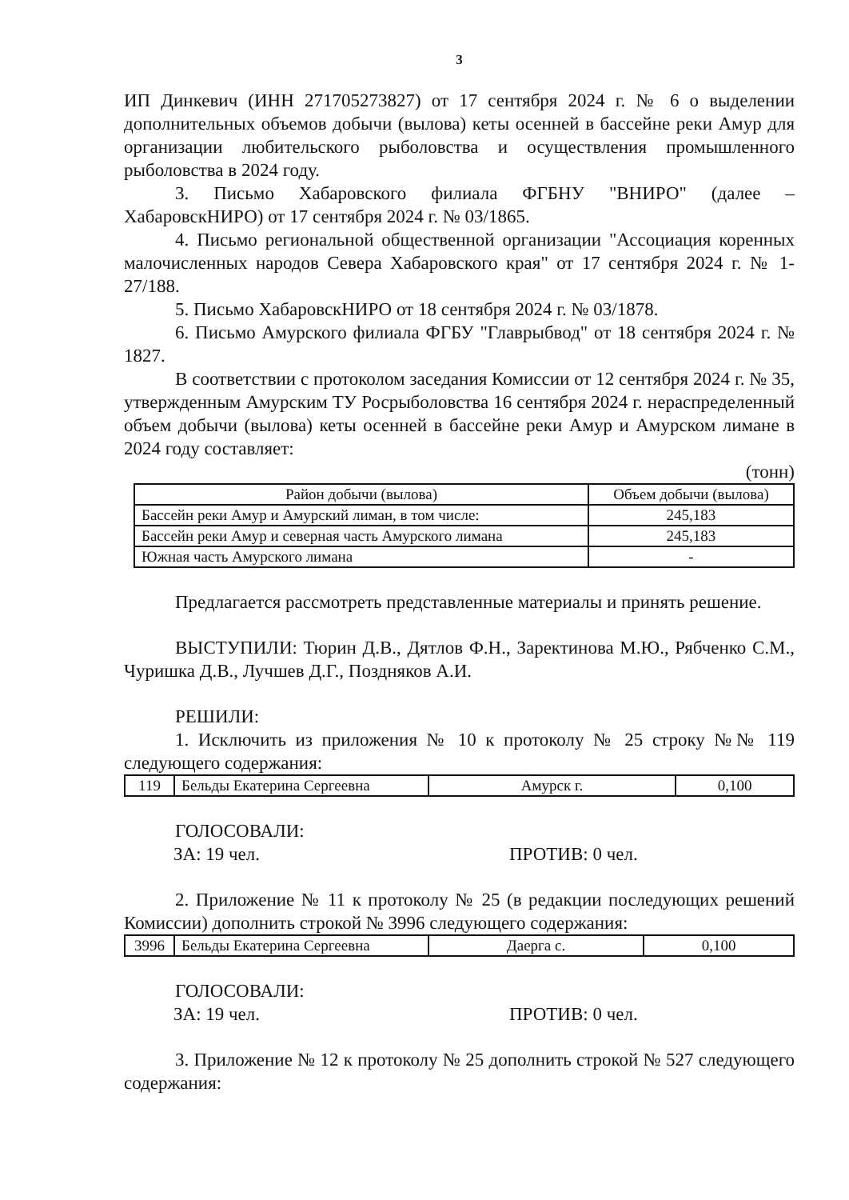3
ИП Динкевич (ИНН 271705273827) от 17 сентября 2024 г. № 6 о выделении дополнительных объемов добычи (вылова) кеты осенней в бассейне реки Амур для организации любительского рыболовства и осуществления промышленного рыболовства в 2024 году.
3. Письмо Хабаровского филиала ФГБНУ "ВНИРО" (далее – ХабаровскНИРО) от 17 сентября 2024 г. № 03/1865.
4. Письмо региональной общественной организации "Ассоциация коренных малочисленных народов Севера Хабаровского края" от 17 сентября 2024 г. № 1-27/188.
5. Письмо ХабаровскНИРО от 18 сентября 2024 г. № 03/1878.
6. Письмо Амурского филиала ФГБУ "Главрыбвод" от 18 сентября 2024 г. № 1827.
В соответствии с протоколом заседания Комиссии от 12 сентября 2024 г. № 35, утвержденным Амурским ТУ Росрыболовства 16 сентября 2024 г. нераспределенный объем добычи (вылова) кеты осенней в бассейне реки Амур и Амурском лимане в 2024 году составляет:
(тонн)
| Район добычи (вылова) | Объем добычи (вылова) |
| --- | --- |
| Бассейн реки Амур и Амурский лиман, в том числе: | 245,183 |
| Бассейн реки Амур и северная часть Амурского лимана | 245,183 |
| Южная часть Амурского лимана | - |
Предлагается рассмотреть представленные материалы и принять решение.
ВЫСТУПИЛИ: Тюрин Д.В., Дятлов Ф.Н., Заректинова М.Ю., Рябченко С.М., Чуришка Д.В., Лучшев Д.Г., Поздняков А.И.
РЕШИЛИ:
1. Исключить из приложения № 10 к протоколу № 25 строку №№ 119 следующего содержания:
| 119 | Бельды Екатерина Сергеевна | Амурск г. | 0,100 |
ГОЛОСОВАЛИ:
ЗА: 19 чел. ПРОТИВ: 0 чел.
2. Приложение № 11 к протоколу № 25 (в редакции последующих решений Комиссии) дополнить строкой № 3996 следующего содержания:
| 3996 | Бельды Екатерина Сергеевна | Даерга с. | 0,100 |
ГОЛОСОВАЛИ:
ЗА: 19 чел. ПРОТИВ: 0 чел.
3. Приложение № 12 к протоколу № 25 дополнить строкой № 527 следующего содержания: